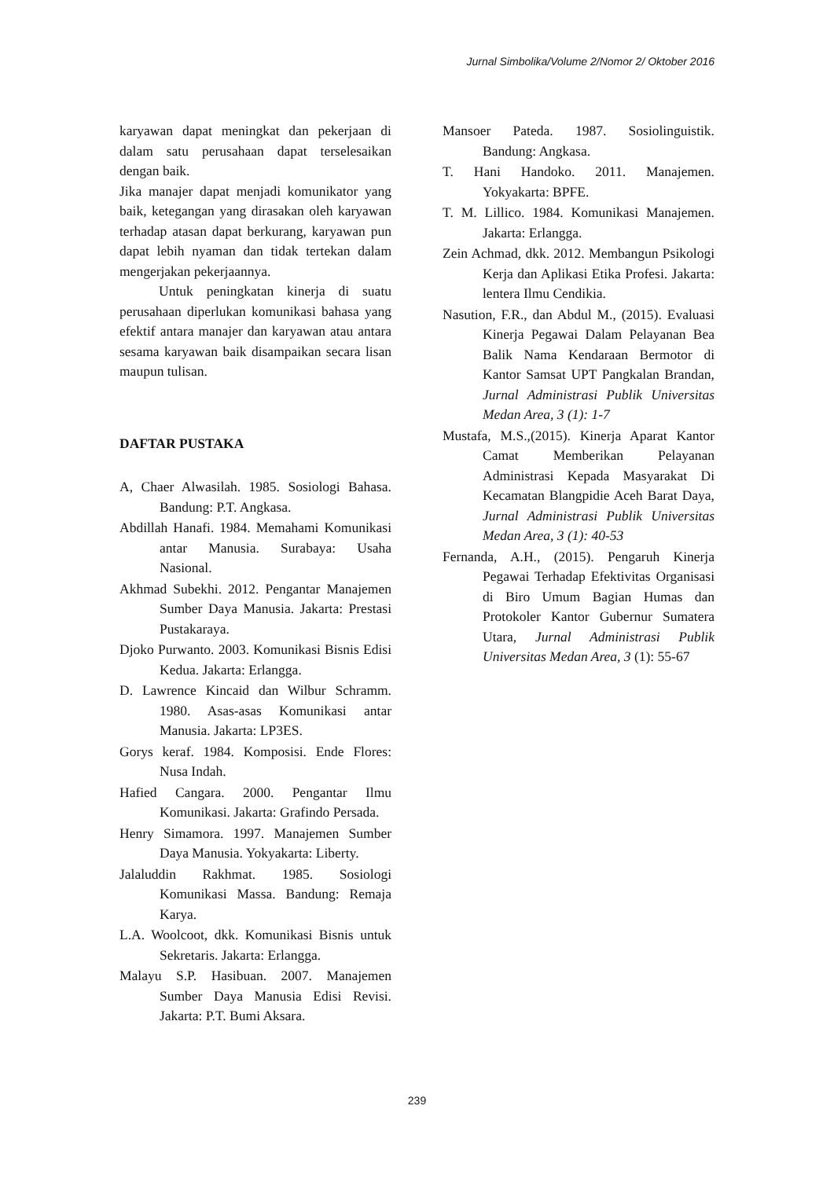Jurnal Simbolika/Volume 2/Nomor 2/ Oktober 2016
karyawan dapat meningkat dan pekerjaan di dalam satu perusahaan dapat terselesaikan dengan baik.
Jika manajer dapat menjadi komunikator yang baik, ketegangan yang dirasakan oleh karyawan terhadap atasan dapat berkurang, karyawan pun dapat lebih nyaman dan tidak tertekan dalam mengerjakan pekerjaannya.
Untuk peningkatan kinerja di suatu perusahaan diperlukan komunikasi bahasa yang efektif antara manajer dan karyawan atau antara sesama karyawan baik disampaikan secara lisan maupun tulisan.
DAFTAR PUSTAKA
A, Chaer Alwasilah. 1985. Sosiologi Bahasa. Bandung: P.T. Angkasa.
Abdillah Hanafi. 1984. Memahami Komunikasi antar Manusia. Surabaya: Usaha Nasional.
Akhmad Subekhi. 2012. Pengantar Manajemen Sumber Daya Manusia. Jakarta: Prestasi Pustakaraya.
Djoko Purwanto. 2003. Komunikasi Bisnis Edisi Kedua. Jakarta: Erlangga.
D. Lawrence Kincaid dan Wilbur Schramm. 1980. Asas-asas Komunikasi antar Manusia. Jakarta: LP3ES.
Gorys keraf. 1984. Komposisi. Ende Flores: Nusa Indah.
Hafied Cangara. 2000. Pengantar Ilmu Komunikasi. Jakarta: Grafindo Persada.
Henry Simamora. 1997. Manajemen Sumber Daya Manusia. Yokyakarta: Liberty.
Jalaluddin Rakhmat. 1985. Sosiologi Komunikasi Massa. Bandung: Remaja Karya.
L.A. Woolcoot, dkk. Komunikasi Bisnis untuk Sekretaris. Jakarta: Erlangga.
Malayu S.P. Hasibuan. 2007. Manajemen Sumber Daya Manusia Edisi Revisi. Jakarta: P.T. Bumi Aksara.
Mansoer Pateda. 1987. Sosiolinguistik. Bandung: Angkasa.
T. Hani Handoko. 2011. Manajemen. Yokyakarta: BPFE.
T. M. Lillico. 1984. Komunikasi Manajemen. Jakarta: Erlangga.
Zein Achmad, dkk. 2012. Membangun Psikologi Kerja dan Aplikasi Etika Profesi. Jakarta: lentera Ilmu Cendikia.
Nasution, F.R., dan Abdul M., (2015). Evaluasi Kinerja Pegawai Dalam Pelayanan Bea Balik Nama Kendaraan Bermotor di Kantor Samsat UPT Pangkalan Brandan, Jurnal Administrasi Publik Universitas Medan Area, 3 (1): 1-7
Mustafa, M.S.,(2015). Kinerja Aparat Kantor Camat Memberikan Pelayanan Administrasi Kepada Masyarakat Di Kecamatan Blangpidie Aceh Barat Daya, Jurnal Administrasi Publik Universitas Medan Area, 3 (1): 40-53
Fernanda, A.H., (2015). Pengaruh Kinerja Pegawai Terhadap Efektivitas Organisasi di Biro Umum Bagian Humas dan Protokoler Kantor Gubernur Sumatera Utara, Jurnal Administrasi Publik Universitas Medan Area, 3 (1): 55-67
239